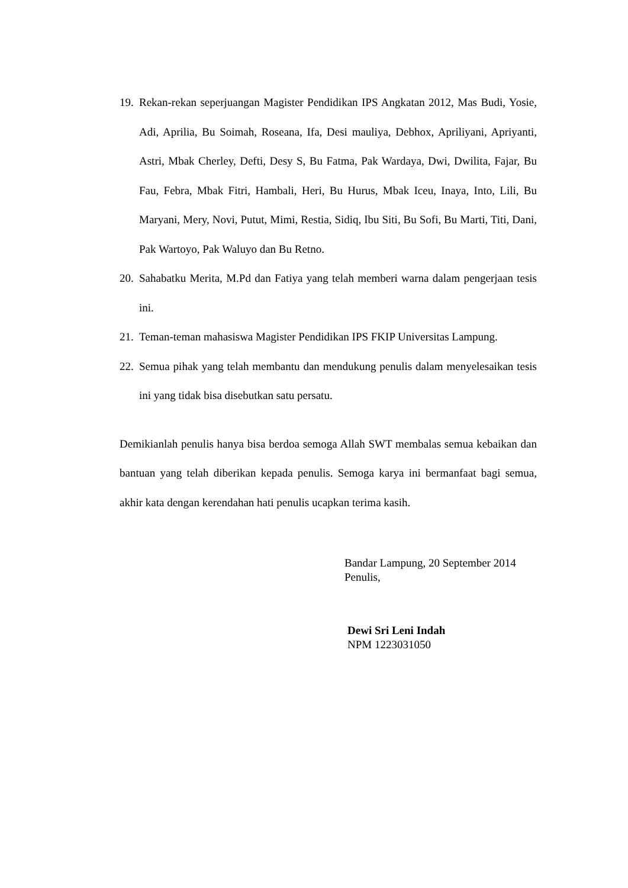19.
Rekan-rekan seperjuangan Magister Pendidikan IPS Angkatan 2012, Mas Budi, Yosie, Adi, Aprilia, Bu Soimah, Roseana, Ifa, Desi mauliya, Debhox, Apriliyani, Apriyanti, Astri, Mbak Cherley, Defti, Desy S, Bu Fatma, Pak Wardaya, Dwi, Dwilita, Fajar, Bu Fau, Febra, Mbak Fitri, Hambali, Heri, Bu Hurus, Mbak Iceu, Inaya, Into, Lili, Bu Maryani, Mery, Novi, Putut, Mimi, Restia, Sidiq, Ibu Siti, Bu Sofi, Bu Marti, Titi, Dani, Pak Wartoyo, Pak Waluyo dan Bu Retno.
20.
Sahabatku Merita, M.Pd dan Fatiya yang telah memberi warna dalam pengerjaan tesis ini.
21.
Teman-teman mahasiswa Magister Pendidikan IPS FKIP Universitas Lampung.
22.
Semua pihak yang telah membantu dan mendukung penulis dalam menyelesaikan tesis ini yang tidak bisa disebutkan satu persatu.
Demikianlah penulis hanya bisa berdoa semoga Allah SWT membalas semua kebaikan dan bantuan yang telah diberikan kepada penulis. Semoga karya ini bermanfaat bagi semua, akhir kata dengan kerendahan hati penulis ucapkan terima kasih.
Bandar Lampung, 20 September 2014
Penulis,
Dewi Sri Leni Indah
NPM 1223031050